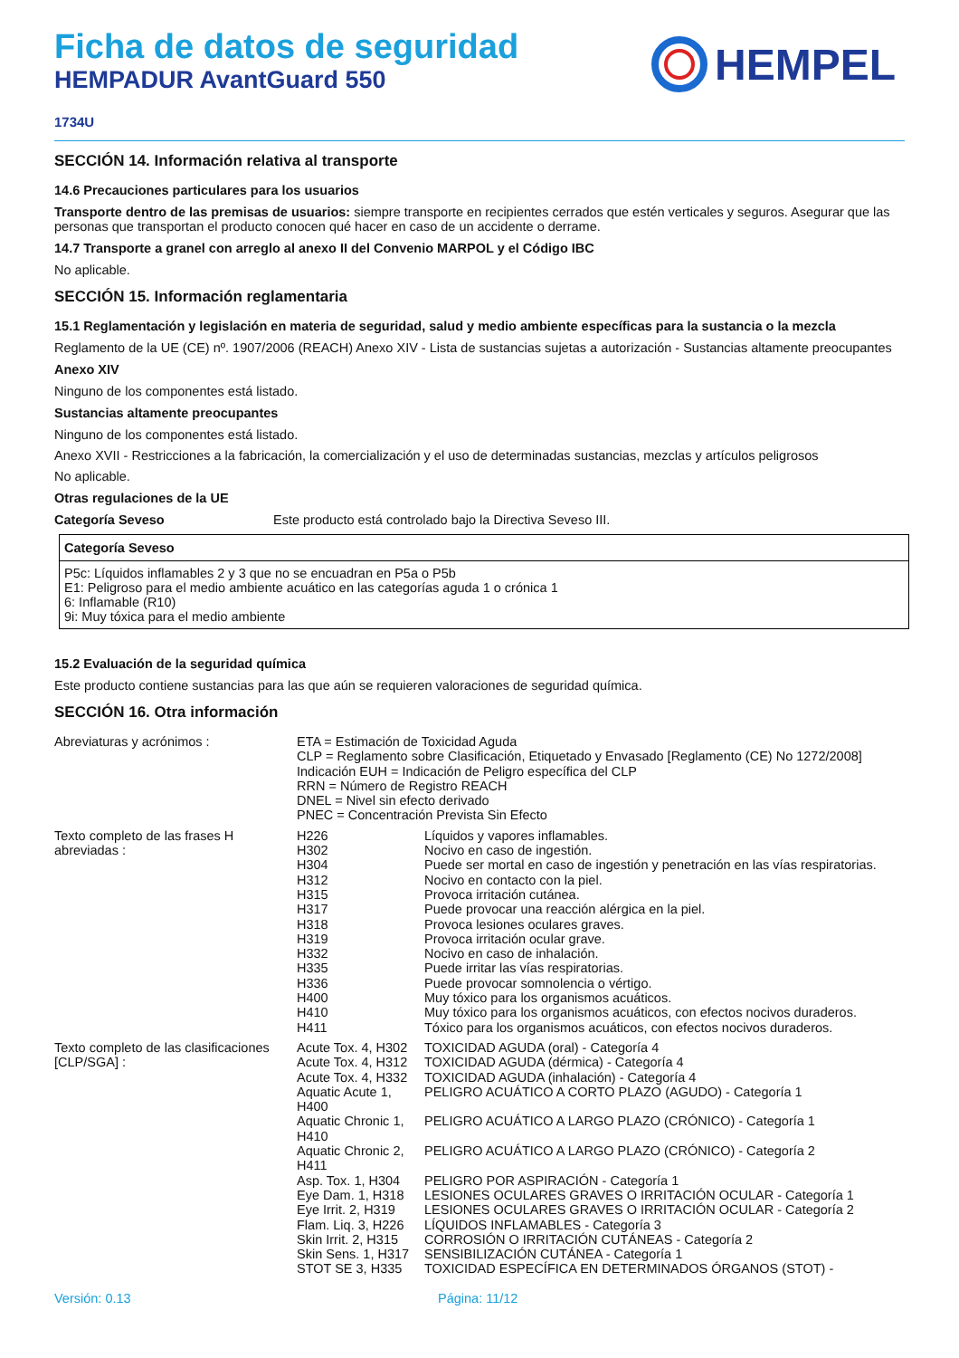Ficha de datos de seguridad
HEMPADUR AvantGuard 550
HEMPEL
1734U
SECCIÓN 14. Información relativa al transporte
14.6 Precauciones particulares para los usuarios
Transporte dentro de las premisas de usuarios: siempre transporte en recipientes cerrados que estén verticales y seguros. Asegurar que las personas que transportan el producto conocen qué hacer en caso de un accidente o derrame.
14.7 Transporte a granel con arreglo al anexo II del Convenio MARPOL y el Código IBC
No aplicable.
SECCIÓN 15. Información reglamentaria
15.1 Reglamentación y legislación en materia de seguridad, salud y medio ambiente específicas para la sustancia o la mezcla
Reglamento de la UE (CE) nº. 1907/2006 (REACH) Anexo XIV - Lista de sustancias sujetas a autorización - Sustancias altamente preocupantes
Anexo XIV
Ninguno de los componentes está listado.
Sustancias altamente preocupantes
Ninguno de los componentes está listado.
Anexo XVII - Restricciones a la fabricación, la comercialización y el uso de determinadas sustancias, mezclas y artículos peligrosos
No aplicable.
Otras regulaciones de la UE
Categoría Seveso Este producto está controlado bajo la Directiva Seveso III.
| Categoría Seveso |
| --- |
| P5c: Líquidos inflamables 2 y 3 que no se encuadran en P5a o P5b E1: Peligroso para el medio ambiente acuático en las categorías aguda 1 o crónica 1 6: Inflamable (R10) 9i: Muy tóxica para el medio ambiente |
15.2 Evaluación de la seguridad química
Este producto contiene sustancias para las que aún se requieren valoraciones de seguridad química.
SECCIÓN 16. Otra información
| Abreviaturas y acrónimos : | ETA = Estimación de Toxicidad Aguda CLP = Reglamento sobre Clasificación, Etiquetado y Envasado [Reglamento (CE) No 1272/2008] Indicación EUH = Indicación de Peligro específica del CLP RRN = Número de Registro REACH DNEL = Nivel sin efecto derivado PNEC = Concentración Prevista Sin Efecto | |
| Texto completo de las frases H abreviadas : | H226 | Líquidos y vapores inflamables. |
| | H302 | Nocivo en caso de ingestión. |
| | H304 | Puede ser mortal en caso de ingestión y penetración en las vías respiratorias. |
| | H312 | Nocivo en contacto con la piel. |
| | H315 | Provoca irritación cutánea. |
| | H317 | Puede provocar una reacción alérgica en la piel. |
| | H318 | Provoca lesiones oculares graves. |
| | H319 | Provoca irritación ocular grave. |
| | H332 | Nocivo en caso de inhalación. |
| | H335 | Puede irritar las vías respiratorias. |
| | H336 | Puede provocar somnolencia o vértigo. |
| | H400 | Muy tóxico para los organismos acuáticos. |
| | H410 | Muy tóxico para los organismos acuáticos, con efectos nocivos duraderos. |
| | H411 | Tóxico para los organismos acuáticos, con efectos nocivos duraderos. |
| Texto completo de las clasificaciones [CLP/SGA] : | Acute Tox. 4, H302 | TOXICIDAD AGUDA (oral) - Categoría 4 |
| | Acute Tox. 4, H312 | TOXICIDAD AGUDA (dérmica) - Categoría 4 |
| | Acute Tox. 4, H332 | TOXICIDAD AGUDA (inhalación) - Categoría 4 |
| | Aquatic Acute 1, H400 | PELIGRO ACUÁTICO A CORTO PLAZO (AGUDO) - Categoría 1 |
| | Aquatic Chronic 1, H410 | PELIGRO ACUÁTICO A LARGO PLAZO (CRÓNICO) - Categoría 1 |
| | Aquatic Chronic 2, H411 | PELIGRO ACUÁTICO A LARGO PLAZO (CRÓNICO) - Categoría 2 |
| | Asp. Tox. 1, H304 | PELIGRO POR ASPIRACIÓN - Categoría 1 |
| | Eye Dam. 1, H318 | LESIONES OCULARES GRAVES O IRRITACIÓN OCULAR - Categoría 1 |
| | Eye Irrit. 2, H319 | LESIONES OCULARES GRAVES O IRRITACIÓN OCULAR - Categoría 2 |
| | Flam. Liq. 3, H226 | LÍQUIDOS INFLAMABLES - Categoría 3 |
| | Skin Irrit. 2, H315 | CORROSIÓN O IRRITACIÓN CUTÁNEAS - Categoría 2 |
| | Skin Sens. 1, H317 | SENSIBILIZACIÓN CUTÁNEA - Categoría 1 |
| | STOT SE 3, H335 | TOXICIDAD ESPECÍFICA EN DETERMINADOS ÓRGANOS (STOT) - |
Versión: 0.13 Página: 11/12